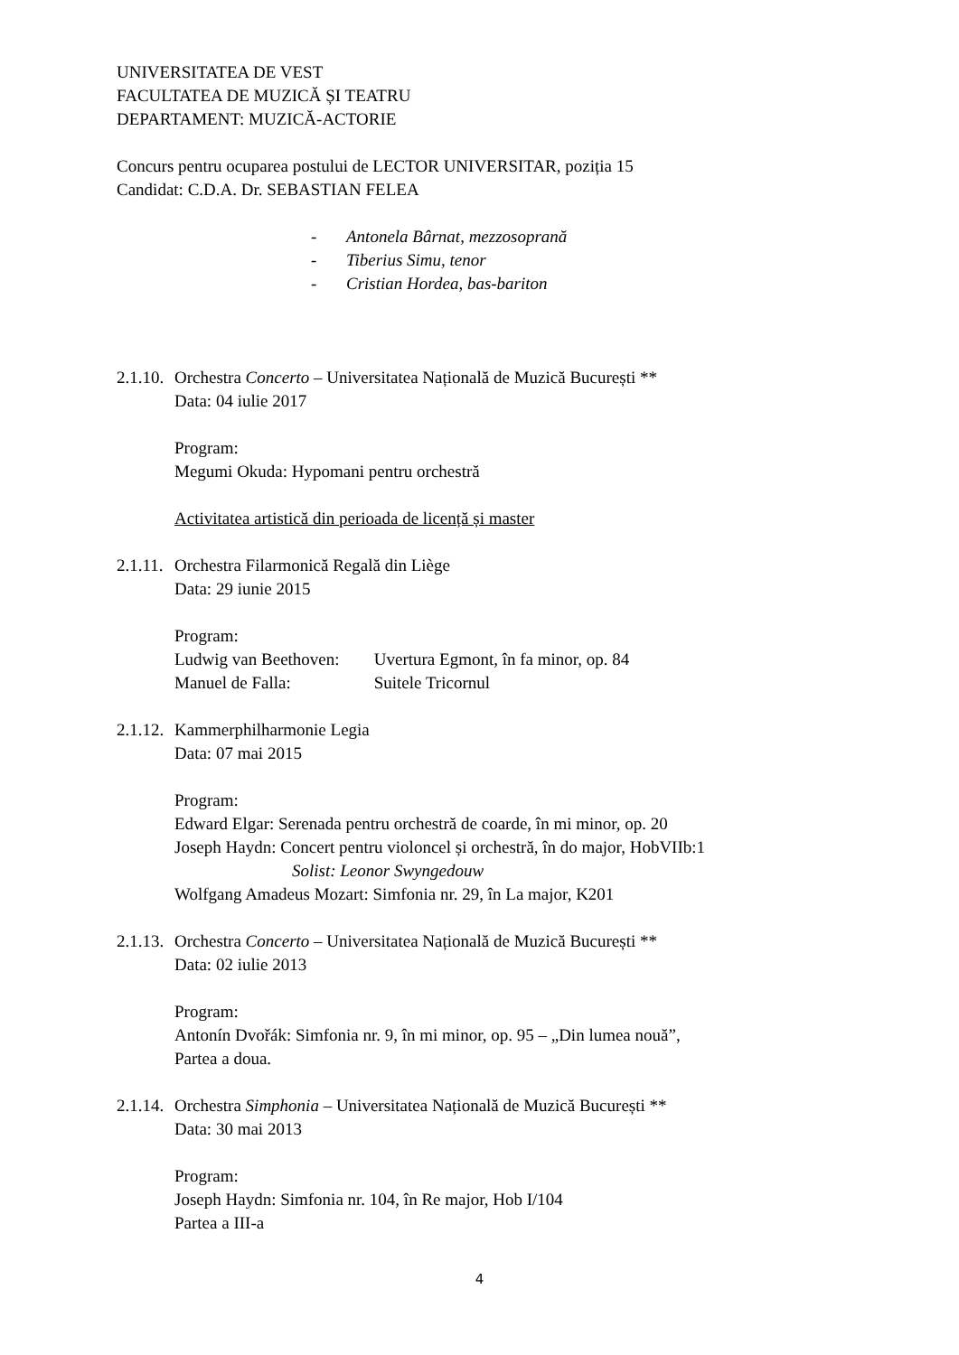UNIVERSITATEA DE VEST
FACULTATEA DE MUZICĂ ȘI TEATRU
DEPARTAMENT: MUZICĂ-ACTORIE
Concurs pentru ocuparea postului de LECTOR UNIVERSITAR, poziția 15
Candidat: C.D.A. Dr. SEBASTIAN FELEA
- Antonela Bârnat, mezzosoprană
- Tiberius Simu, tenor
- Cristian Hordea, bas-bariton
2.1.10. Orchestra Concerto – Universitatea Națională de Muzică București **
Data: 04 iulie 2017
Program:
Megumi Okuda: Hypomani pentru orchestră
Activitatea artistică din perioada de licență și master
2.1.11. Orchestra Filarmonică Regală din Liège
Data: 29 iunie 2015
Program:
Ludwig van Beethoven: Uvertura Egmont, în fa minor, op. 84
Manuel de Falla: Suitele Tricornul
2.1.12. Kammerphilharmonie Legia
Data: 07 mai 2015
Program:
Edward Elgar: Serenada pentru orchestră de coarde, în mi minor, op. 20
Joseph Haydn: Concert pentru violoncel și orchestră, în do major, HobVIIb:1
Solist: Leonor Swyngedouw
Wolfgang Amadeus Mozart: Simfonia nr. 29, în La major, K201
2.1.13. Orchestra Concerto – Universitatea Națională de Muzică București **
Data: 02 iulie 2013
Program:
Antonín Dvořák: Simfonia nr. 9, în mi minor, op. 95 – „Din lumea nouă”,
Partea a doua.
2.1.14. Orchestra Simphonia – Universitatea Națională de Muzică București **
Data: 30 mai 2013
Program:
Joseph Haydn: Simfonia nr. 104, în Re major, Hob I/104
Partea a III-a
4